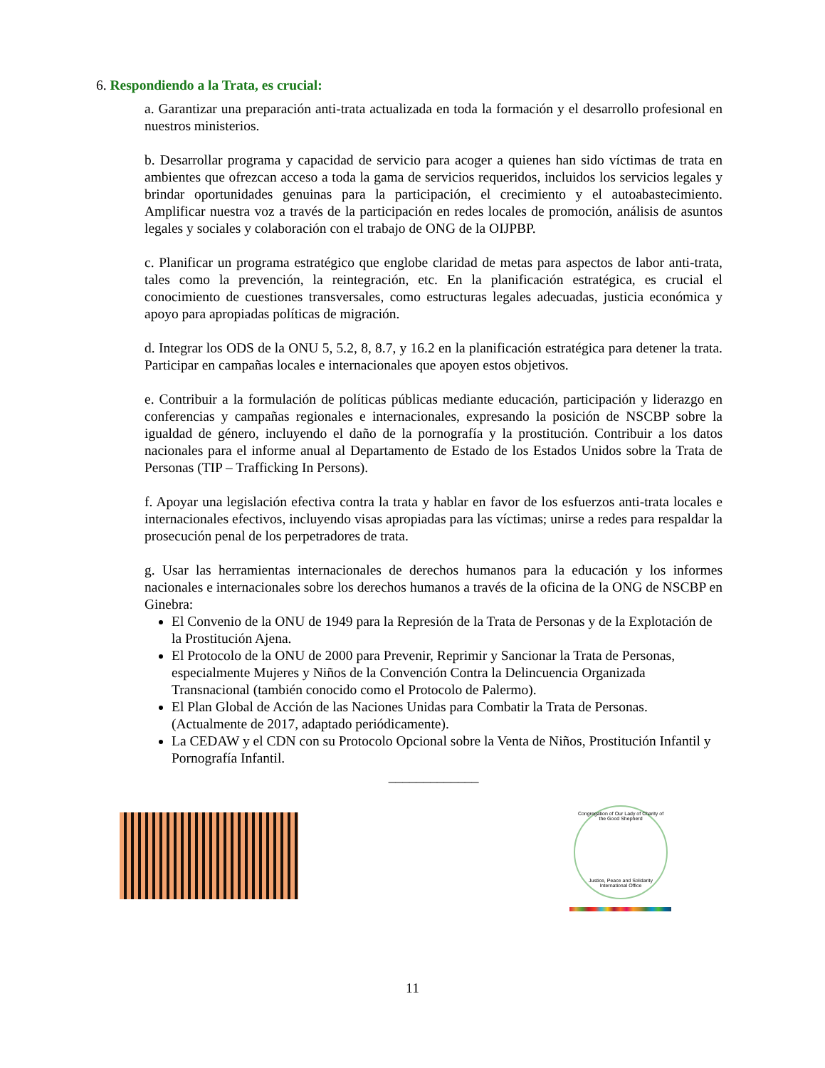6. Respondiendo a la Trata, es crucial:
a. Garantizar una preparación anti-trata actualizada en toda la formación y el desarrollo profesional en nuestros ministerios.
b. Desarrollar programa y capacidad de servicio para acoger a quienes han sido víctimas de trata en ambientes que ofrezcan acceso a toda la gama de servicios requeridos, incluidos los servicios legales y brindar oportunidades genuinas para la participación, el crecimiento y el autoabastecimiento. Amplificar nuestra voz a través de la participación en redes locales de promoción, análisis de asuntos legales y sociales y colaboración con el trabajo de ONG de la OIJPBP.
c. Planificar un programa estratégico que englobe claridad de metas para aspectos de labor anti-trata, tales como la prevención, la reintegración, etc. En la planificación estratégica, es crucial el conocimiento de cuestiones transversales, como estructuras legales adecuadas, justicia económica y apoyo para apropiadas políticas de migración.
d. Integrar los ODS de la ONU 5, 5.2, 8, 8.7, y 16.2 en la planificación estratégica para detener la trata. Participar en campañas locales e internacionales que apoyen estos objetivos.
e. Contribuir a la formulación de políticas públicas mediante educación, participación y liderazgo en conferencias y campañas regionales e internacionales, expresando la posición de NSCBP sobre la igualdad de género, incluyendo el daño de la pornografía y la prostitución. Contribuir a los datos nacionales para el informe anual al Departamento de Estado de los Estados Unidos sobre la Trata de Personas (TIP – Trafficking In Persons).
f. Apoyar una legislación efectiva contra la trata y hablar en favor de los esfuerzos anti-trata locales e internacionales efectivos, incluyendo visas apropiadas para las víctimas; unirse a redes para respaldar la prosecución penal de los perpetradores de trata.
g. Usar las herramientas internacionales de derechos humanos para la educación y los informes nacionales e internacionales sobre los derechos humanos a través de la oficina de la ONG de NSCBP en Ginebra:
El Convenio de la ONU de 1949 para la Represión de la Trata de Personas y de la Explotación de la Prostitución Ajena.
El Protocolo de la ONU de 2000 para Prevenir, Reprimir y Sancionar la Trata de Personas, especialmente Mujeres y Niños de la Convención Contra la Delincuencia Organizada Transnacional (también conocido como el Protocolo de Palermo).
El Plan Global de Acción de las Naciones Unidas para Combatir la Trata de Personas. (Actualmente de 2017, adaptado periódicamente).
La CEDAW y el CDN con su Protocolo Opcional sobre la Venta de Niños, Prostitución Infantil y Pornografía Infantil.
_____________
Congregation of Our Lady of Charity of the Good Shepherd
Justice, Peace and Solidarity International Office
11